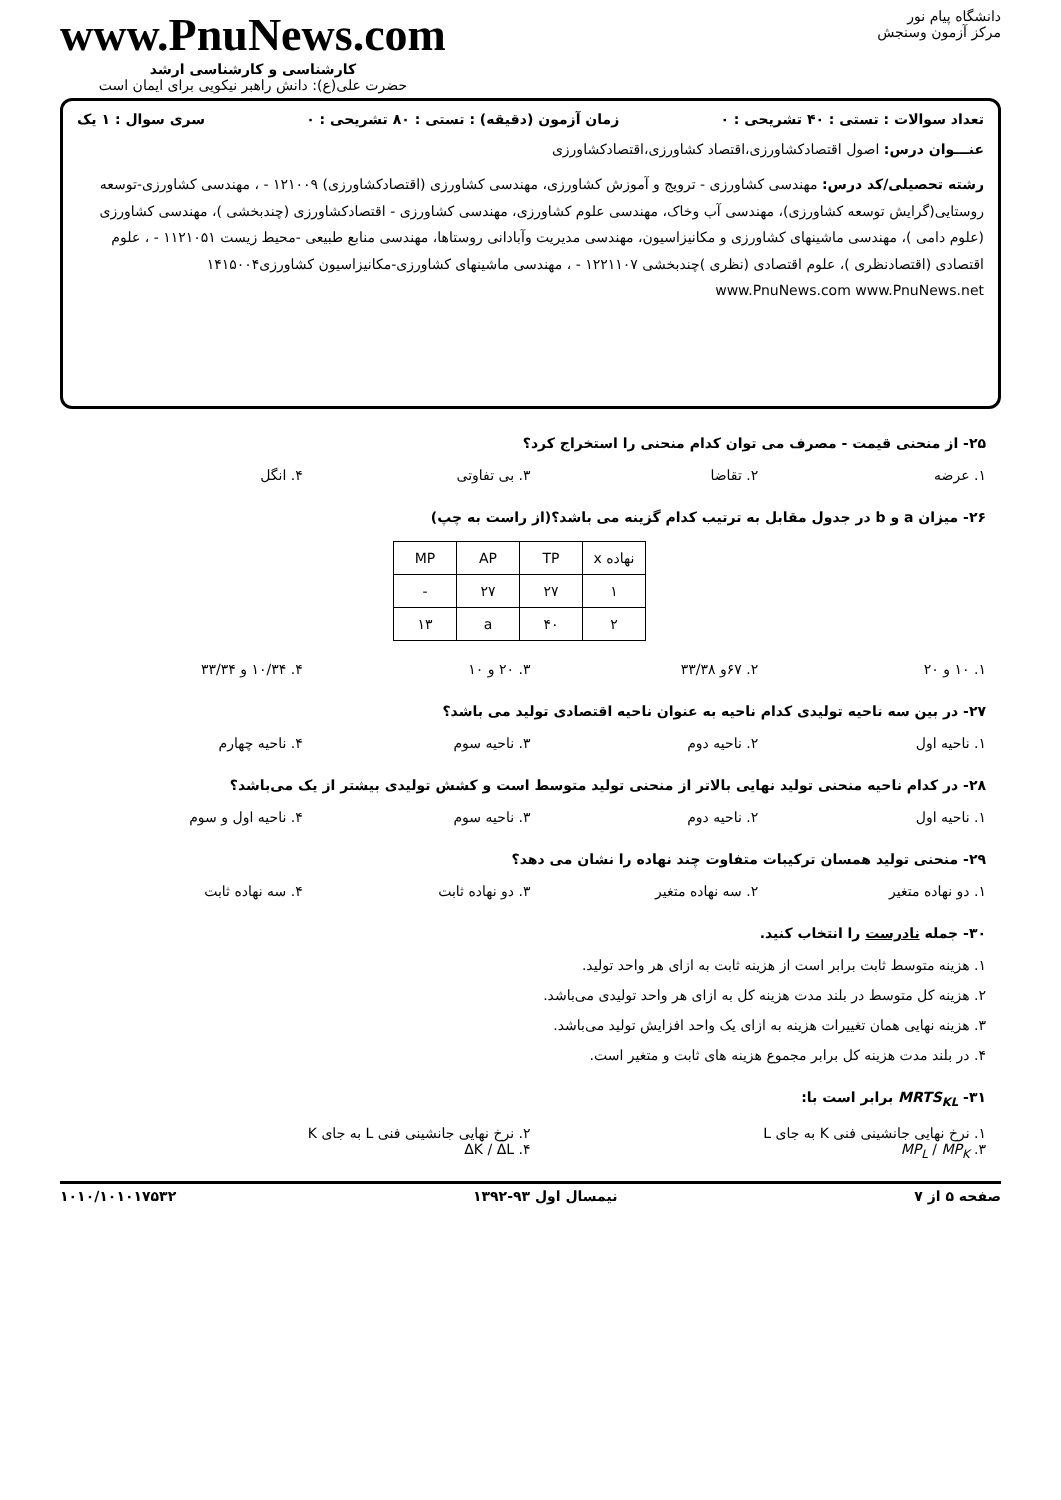دانشگاه پیام نور
مرکز آزمون وسنجش
www.PnuNews.com
کارشناسی و کارشناسی ارشد
حضرت علی(ع): دانش راهبر نیکویی برای ایمان است
تعداد سوالات : تستی : ۴۰ تشریحی : ۰ زمان آزمون (دقیقه) : تستی : ۸۰ تشریحی : ۰ سری سوال : ۱ یک
عنـــوان درس: اصول اقتصادکشاورزی،اقتصاد کشاورزی،اقتصادکشاورزی
رشته تحصیلی/کد درس: مهندسی کشاورزی - ترویج و آموزش کشاورزی، مهندسی کشاورزی (اقتصادکشاورزی) ۱۲۱۰۰۹ - ، مهندسی کشاورزی-توسعه روستایی(گرایش توسعه کشاورزی)، مهندسی آب وخاک، مهندسی علوم کشاورزی، مهندسی کشاورزی - اقتصادکشاورزی (چندبخشی )، مهندسی کشاورزی (علوم دامی )، مهندسی ماشینهای کشاورزی و مکانیزاسیون، مهندسی مدیریت وآبادانی روستاها، مهندسی منابع طبیعی -محیط زیست ۱۱۲۱۰۵۱ - ، علوم اقتصادی (اقتصادنظری )، علوم اقتصادی (نظری )چندبخشی ۱۲۲۱۱۰۷ - ، مهندسی ماشینهای کشاورزی-مکانیزاسیون کشاورزی۱۴۱۵۰۰۴ www.PnuNews.com www.PnuNews.net
۲۵- از منحنی قیمت - مصرف می توان کدام منحنی را استخراج کرد؟
۱. عرضه ۲. تقاضا ۳. بی تفاوتی ۴. انگل
۲۶- میزان a و b در جدول مقابل به ترتیب کدام گزینه می باشد؟(از راست به چپ)
| نهاده x | TP | AP | MP |
| ۱ | ۲۷ | ۲۷ | - |
| ۲ | ۴۰ | a | ۱۳ |
۱. ۱۰ و ۲۰ ۲. ۶۷و ۳۳/۳۸ ۳. ۲۰ و ۱۰ ۴. ۱۰/۳۴ و ۳۳/۳۴
۲۷- در بین سه ناحیه تولیدی کدام ناحیه به عنوان ناحیه اقتصادی تولید می باشد؟
۱. ناحیه اول ۲. ناحیه دوم ۳. ناحیه سوم ۴. ناحیه چهارم
۲۸- در کدام ناحیه منحنی تولید نهایی بالاتر از منحنی تولید متوسط است و کشش تولیدی بیشتر از یک می‌باشد؟
۱. ناحیه اول ۲. ناحیه دوم ۳. ناحیه سوم ۴. ناحیه اول و سوم
۲۹- منحنی تولید همسان ترکیبات متفاوت چند نهاده را نشان می دهد؟
۱. دو نهاده متغیر ۲. سه نهاده متغیر ۳. دو نهاده ثابت ۴. سه نهاده ثابت
۳۰- جمله نادرست را انتخاب کنید.
۱. هزینه متوسط ثابت برابر است از هزینه ثابت به ازای هر واحد تولید.
۲. هزینه کل متوسط در بلند مدت هزینه کل به ازای هر واحد تولیدی می‌باشد.
۳. هزینه نهایی همان تغییرات هزینه به ازای یک واحد افزایش تولید می‌باشد.
۴. در بلند مدت هزینه کل برابر مجموع هزینه های ثابت و متغیر است.
۳۱- MRTS<sub>KL</sub> برابر است با:
۱. نرخ نهایی جانشینی فنی K به جای L ۲. نرخ نهایی جانشینی فنی L به جای K
۳. MP<sub>L</sub> / MP<sub>K</sub> ۴. ΔK / ΔL
صفحه ۵ از ۷ نیمسال اول ۹۳-۱۳۹۲ ۱۰۱۰/۱۰۱۰۱۷۵۳۲